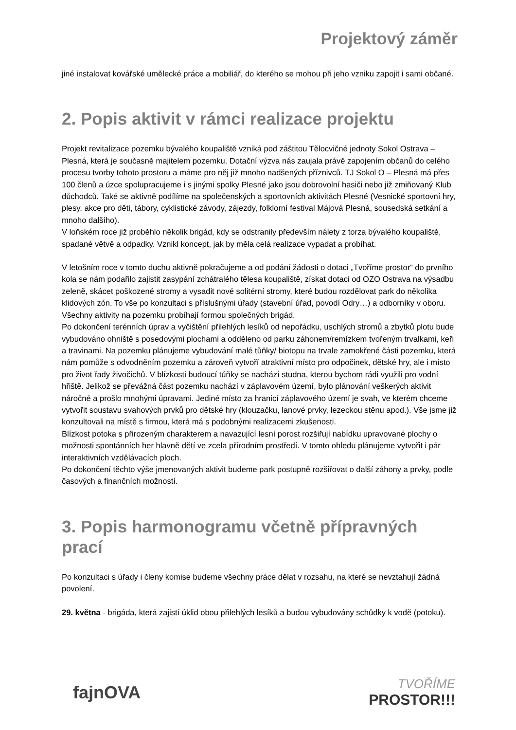Projektový záměr
jiné instalovat kovářské umělecké práce a mobiliář, do kterého se mohou při jeho vzniku zapojit i sami občané.
2. Popis aktivit v rámci realizace projektu
Projekt revitalizace pozemku bývalého koupaliště vzniká pod záštitou Tělocvičné jednoty Sokol Ostrava – Plesná, která je současně majitelem pozemku. Dotační výzva nás zaujala právě zapojením občanů do celého procesu tvorby tohoto prostoru a máme pro něj již mnoho nadšených příznivců. TJ Sokol O – Plesná má přes 100 členů a úzce spolupracujeme i s jinými spolky Plesné jako jsou dobrovolní hasiči nebo již zmiňovaný Klub důchodců. Také se aktivně podílíme na společenských a sportovních aktivitách Plesné (Vesnické sportovní hry, plesy, akce pro děti, tábory, cyklistické závody, zájezdy, folklorní festival Májová Plesná, sousedská setkání a mnoho dalšího).
V loňském roce již proběhlo několik brigád, kdy se odstranily především nálety z torza bývalého koupaliště, spadané větvě a odpadky. Vznikl koncept, jak by měla celá realizace vypadat a probíhat.
V letošním roce v tomto duchu aktivně pokračujeme a od podání žádosti o dotaci „Tvoříme prostor“ do prvního kola se nám podařilo zajistit zasypání zchátralého tělesa koupaliště, získat dotaci od OZO Ostrava na výsadbu zeleně, skácet poškozené stromy a vysadit nové solitérní stromy, které budou rozdělovat park do několika klidových zón. To vše po konzultaci s příslušnými úřady (stavební úřad, povodí Odry…) a odborníky v oboru.
Všechny aktivity na pozemku probíhají formou společných brigád.
Po dokončení terénních úprav a vyčištění přilehlých lesíků od nepořádku, uschlých stromů a zbytků plotu bude vybudováno ohniště s posedovými plochami a odděleno od parku záhonem/remízkem tvořeným trvalkami, keři a travinami. Na pozemku plánujeme vybudování malé tůňky/ biotopu na trvale zamokřené části pozemku, která nám pomůže s odvodněním pozemku a zároveň vytvoří atraktivní místo pro odpočinek, dětské hry, ale i místo pro život řady živočichů. V blízkosti budoucí tůňky se nachází studna, kterou bychom rádi využili pro vodní hřiště. Jelikož se převážná část pozemku nachází v záplavovém území, bylo plánování veškerých aktivit náročné a prošlo mnohými úpravami. Jediné místo za hranicí záplavového území je svah, ve kterém chceme vytvořit soustavu svahových prvků pro dětské hry (klouzačku, lanové prvky, lezeckou stěnu apod.). Vše jsme již konzultovali na místě s firmou, která má s podobnými realizacemi zkušenosti.
Blízkost potoka s přirozeným charakterem a navazující lesní porost rozšiřují nabídku upravované plochy o možnosti spontánních her hlavně dětí ve zcela přírodním prostředí. V tomto ohledu plánujeme vytvořit i pár interaktivních vzdělávacích ploch.
Po dokončení těchto výše jmenovaných aktivit budeme park postupně rozšiřovat o další záhony a prvky, podle časových a finančních možností.
3. Popis harmonogramu včetně přípravných prací
Po konzultaci s úřady i členy komise budeme všechny práce dělat v rozsahu, na které se nevztahují žádná povolení.
29. května - brigáda, která zajistí úklid obou přilehlých lesíků a budou vybudovány schůdky k vodě (potoku).
fajnOVA
TVOŘÍME
PROSTOR!!!